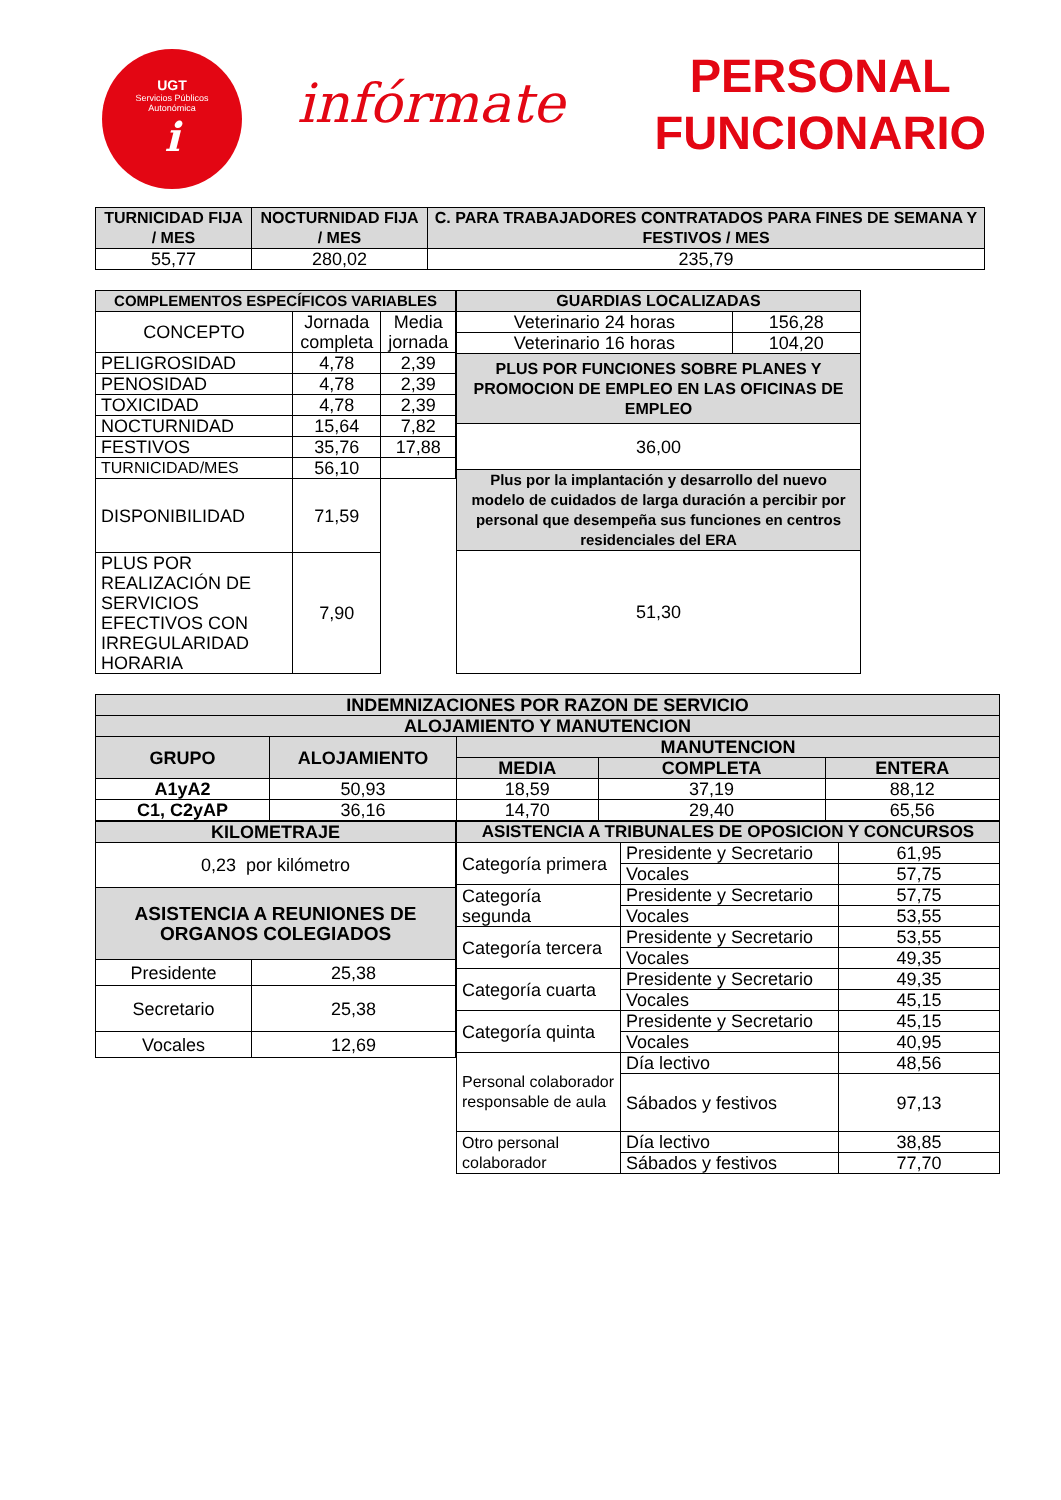UGT
Servicios Públicos
Autonómica
i
infórmate
PERSONAL
FUNCIONARIO
| TURNICIDAD FIJA / MES | NOCTURNIDAD FIJA / MES | C. PARA TRABAJADORES CONTRATADOS PARA FINES DE SEMANA Y FESTIVOS / MES |
| --- | --- | --- |
| 55,77 | 280,02 | 235,79 |
| COMPLEMENTOS ESPECÍFICOS VARIABLES | | |
| --- | --- | --- |
| CONCEPTO | Jornada completa | Media jornada |
| PELIGROSIDAD | 4,78 | 2,39 |
| PENOSIDAD | 4,78 | 2,39 |
| TOXICIDAD | 4,78 | 2,39 |
| NOCTURNIDAD | 15,64 | 7,82 |
| FESTIVOS | 35,76 | 17,88 |
| TURNICIDAD/MES | 56,10 | |
| DISPONIBILIDAD | 71,59 | |
| PLUS POR REALIZACIÓN DE SERVICIOS EFECTIVOS CON IRREGULARIDAD HORARIA | 7,90 | |
| GUARDIAS LOCALIZADAS | |
| --- | --- |
| Veterinario 24 horas | 156,28 |
| Veterinario 16 horas | 104,20 |
| PLUS POR FUNCIONES SOBRE PLANES Y PROMOCION DE EMPLEO EN LAS OFICINAS DE EMPLEO | |
| 36,00 | |
| Plus por la implantación y desarrollo del nuevo modelo de cuidados de larga duración a percibir por personal que desempeña sus funciones en centros residenciales del ERA | |
| 51,30 | |
| INDEMNIZACIONES POR RAZON DE SERVICIO | | | | |
| --- | --- | --- | --- | --- |
| ALOJAMIENTO Y MANUTENCION | | | | |
| GRUPO | ALOJAMIENTO | MANUTENCION | | |
| | | MEDIA | COMPLETA | ENTERA |
| A1yA2 | 50,93 | 18,59 | 37,19 | 88,12 |
| C1, C2yAP | 36,16 | 14,70 | 29,40 | 65,56 |
| KILOMETRAJE | |
| --- | --- |
| 0,23 por kilómetro | |
| ASISTENCIA A REUNIONES DE ORGANOS COLEGIADOS | |
| Presidente | 25,38 |
| Secretario | 25,38 |
| Vocales | 12,69 |
| ASISTENCIA A TRIBUNALES DE OPOSICION Y CONCURSOS | | |
| --- | --- | --- |
| Categoría primera | Presidente y Secretario | 61,95 |
| | Vocales | 57,75 |
| Categoría segunda | Presidente y Secretario | 57,75 |
| | Vocales | 53,55 |
| Categoría tercera | Presidente y Secretario | 53,55 |
| | Vocales | 49,35 |
| Categoría cuarta | Presidente y Secretario | 49,35 |
| | Vocales | 45,15 |
| Categoría quinta | Presidente y Secretario | 45,15 |
| | Vocales | 40,95 |
| Personal colaborador responsable de aula | Día lectivo | 48,56 |
| | Sábados y festivos | 97,13 |
| Otro personal colaborador | Día lectivo | 38,85 |
| | Sábados y festivos | 77,70 |